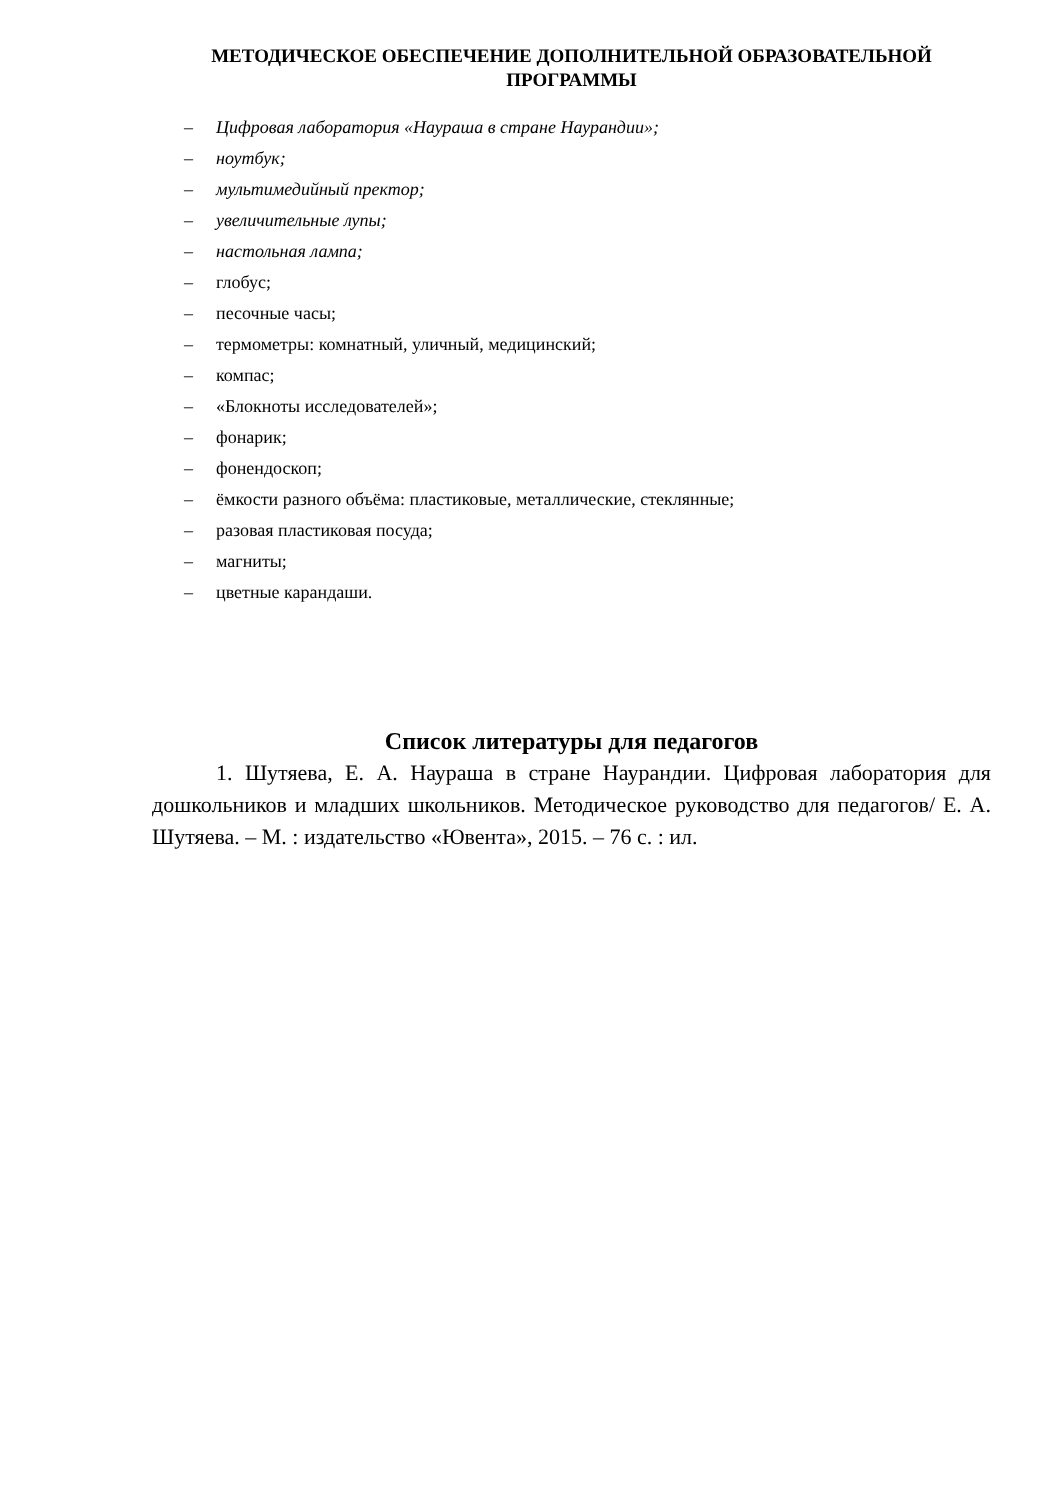МЕТОДИЧЕСКОЕ ОБЕСПЕЧЕНИЕ ДОПОЛНИТЕЛЬНОЙ ОБРАЗОВАТЕЛЬНОЙ ПРОГРАММЫ
– Цифровая лаборатория «Наураша в стране Наурандии»;
– ноутбук;
– мультимедийный пректор;
– увеличительные лупы;
– настольная лампа;
– глобус;
– песочные часы;
– термометры: комнатный, уличный, медицинский;
– компас;
– «Блокноты исследователей»;
– фонарик;
– фонендоскоп;
– ёмкости разного объёма: пластиковые, металлические, стеклянные;
– разовая пластиковая посуда;
– магниты;
– цветные карандаши.
Список литературы для педагогов
1. Шутяева, Е. А. Наураша в стране Наурандии. Цифровая лаборатория для дошкольников и младших школьников. Методическое руководство для педагогов/ Е. А. Шутяева. – М. : издательство «Ювента», 2015. – 76 с. : ил.